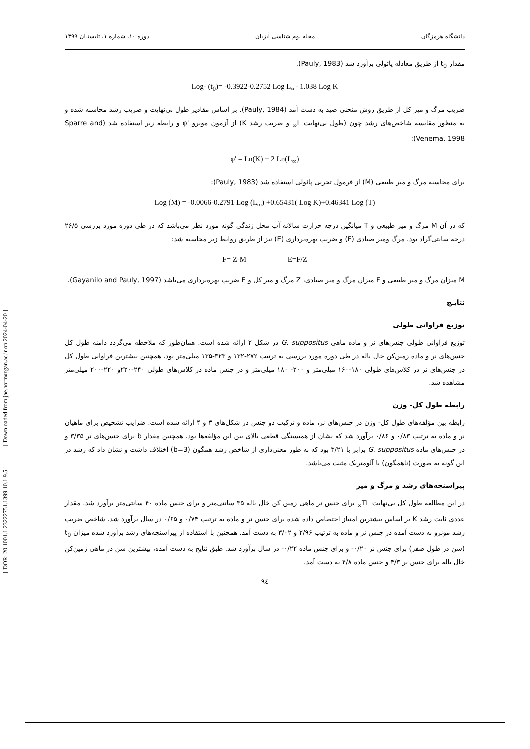[ Downloaded from jae.hormozgan.ac.ir on 2024-04-20 ]
[ DOR: 20.1001.1.23222751.1399.10.1.9.5 ]
دانشگاه هرمزگان مجله بوم شناسی آبزیان دوره ۱۰، شماره ۱، تابستـان ۱۳۹۹
مقدار t<sub>0</sub> از طریق معادله پائولی برآورد شد (Pauly, 1983).
Log- (t<sub>0</sub>)= -0.3922-0.2752 Log L<sub>∞</sub>- 1.038 Log K
ضریب مرگ و میر کل از طریق روش منحنی صید به دست آمد (Pauly, 1984). بر اساس مقادیر طول بی‌نهایت و ضریب رشد محاسبه شده و به منظور مقایسه شاخص‌های رشد چون (طول بی‌نهایت L<sub>∞</sub> و ضریب رشد K) از آزمون مونرو 'φ و رابطه زیر استفاده شد (Sparre and Venema, 1998):
φ' = Ln(K) + 2 Ln(L<sub>∞</sub>)
برای محاسبه مرگ و میر طبیعی (M) از فرمول تجربی پائولی استفاده شد (Pauly, 1983):
Log (M) = -0.0066-0.2791 Log (L<sub>∞</sub>) +0.65431( Log K)+0.46341 Log (T)
که در آن M مرگ و میر طبیعی و T میانگین درجه حرارت سالانه آب محل زندگی گونه مورد نظر می‌باشد که در طی دوره مورد بررسی ۲۶/۵ درجه سانتی‌گراد بود. مرگ ومیر صیادی (F) و ضریب بهره‌برداری (E) نیز از طریق روابط زیر محاسبه شد:
F= Z-M E=F/Z
M میزان مرگ و میر طبیعی و F میزان مرگ و میر صیادی، Z مرگ و میر کل و E ضریب بهره‌برداری می‌باشد (Gayanilo and Pauly, 1997).
نتایـج
توزیع فراوانی طولی
توزیع فراوانی طولی جنس‌های نر و ماده ماهی G. suppositus در شکل ۲ ارائه شده است. همان‌طور که ملاحظه می‌گردد دامنه طول کل جنس‌های نر و ماده زمین‌کن خال باله در طی دوره مورد بررسی به ترتیب ۲۷۲-۱۳۲ و ۳۲۳-۱۳۵ میلی‌متر بود. همچنین بیشترین فراوانی طول کل در جنس‌های نر در کلاس‌های طولی ۱۸۰-۱۶۰ میلی‌متر و ۲۰۰- ۱۸۰ میلی‌متر و در جنس ماده در کلاس‌های طولی ۲۴۰-۲۲۰و ۲۲۰-۲۰۰ میلی‌متر مشاهده شد.
رابطه طول کل- وزن
رابطه بین مؤلفه‌های طول کل- وزن در جنس‌های نر، ماده و ترکیب دو جنس در شکل‌های ۳ و ۴ ارائه شده است. ضرایب تشخیص برای ماهیان نر و ماده به ترتیب ۰/۸۳ و ۰/۸۶ برآورد شد که نشان از همبستگی قطعی بالای بین این مؤلفه‌ها بود. همچنین مقدار b برای جنس‌های نر ۳/۳۵ و در جنس‌های ماده G. suppositus برابر با ۳/۲۱ بود که به طور معنی‌داری از شاخص رشد همگون (b=3) اختلاف داشت و نشان داد که رشد در این گونه به صورت (ناهمگون) یا آلومتریک مثبت می‌باشد.
پیراسنجه‌های رشد و مرگ و میر
در این مطالعه طول کل بی‌نهایت TL<sub>∞</sub> برای جنس نر ماهی زمین کن خال باله ۳۵ سانتی‌متر و برای جنس ماده ۴۰ سانتی‌متر برآورد شد. مقدار عددی ثابت رشد K بر اساس بیشترین امتیاز اختصاص داده شده برای جنس نر و ماده به ترتیب ۰/۷۴ و ۰/۶۵ در سال برآورد شد. شاخص ضریب رشد مونرو به دست آمده در جنس نر و ماده به ترتیب ۲/۹۶ و ۳/۰۲ به دست آمد. همچنین با استفاده از پیراسنجه‌های رشد برآورد شده میزان t<sub>0</sub> (سن در طول صفر) برای جنس نر ۰/۲۰- و برای جنس ماده ۰/۲۲- در سال برآورد شد. طبق نتایج به دست آمده، بیشترین سن در ماهی زمین‌کن خال باله برای جنس نر ۴/۳ و جنس ماده ۴/۸ به دست آمد.
۹٤